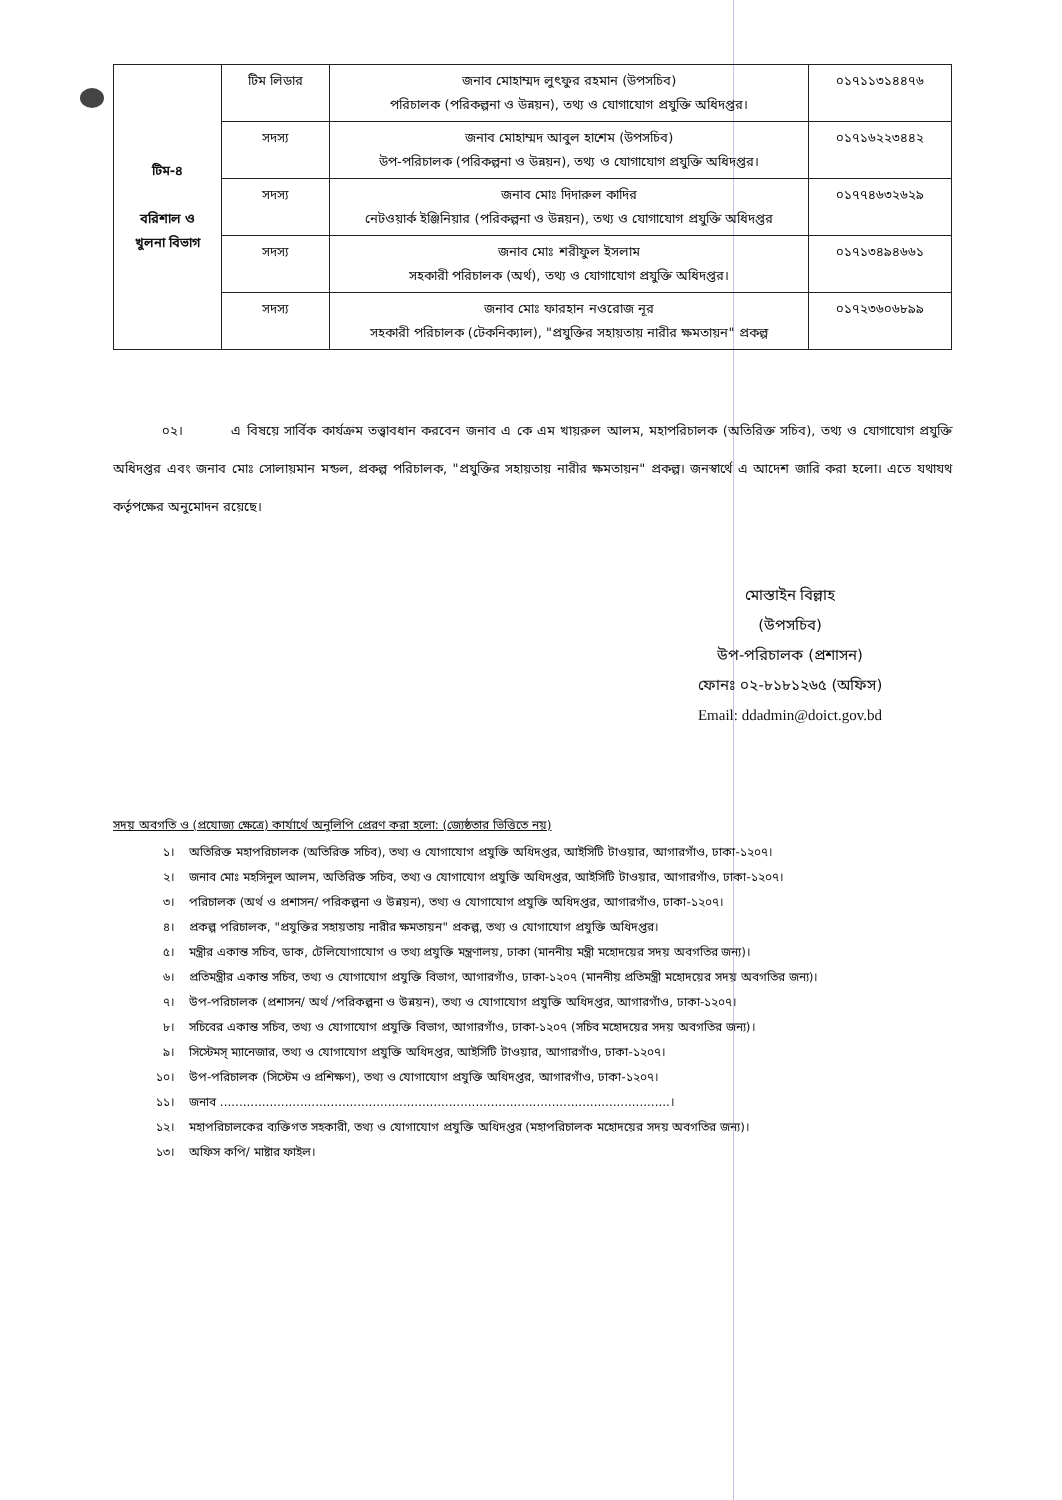| টিম-৪ বরিশাল ও খুলনা বিভাগ | টিম লিডার | জনাব মোহাম্মদ লুৎফুর রহমান (উপসচিব) পরিচালক (পরিকল্পনা ও উন্নয়ন), তথ্য ও যোগাযোগ প্রযুক্তি অধিদপ্তর। | ০১৭১১৩১৪৪৭৬ |
| | সদস্য | জনাব মোহাম্মদ আবুল হাশেম (উপসচিব) উপ-পরিচালক (পরিকল্পনা ও উন্নয়ন), তথ্য ও যোগাযোগ প্রযুক্তি অধিদপ্তর। | ০১৭১৬২২৩৪৪২ |
| | সদস্য | জনাব মোঃ দিদারুল কাদির নেটওয়ার্ক ইঞ্জিনিয়ার (পরিকল্পনা ও উন্নয়ন), তথ্য ও যোগাযোগ প্রযুক্তি অধিদপ্তর | ০১৭৭৪৬৩২৬২৯ |
| | সদস্য | জনাব মোঃ শরীফুল ইসলাম সহকারী পরিচালক (অর্থ), তথ্য ও যোগাযোগ প্রযুক্তি অধিদপ্তর। | ০১৭১৩৪৯৪৬৬১ |
| | সদস্য | জনাব মোঃ ফারহান নওরোজ নূর সহকারী পরিচালক (টেকনিক্যাল), "প্রযুক্তির সহায়তায় নারীর ক্ষমতায়ন" প্রকল্প | ০১৭২৩৬০৬৮৯৯ |
০২। এ বিষয়ে সার্বিক কার্যক্রম তত্ত্বাবধান করবেন জনাব এ কে এম খায়রুল আলম, মহাপরিচালক (অতিরিক্ত সচিব), তথ্য ও যোগাযোগ প্রযুক্তি অধিদপ্তর এবং জনাব মোঃ সোলায়মান মন্ডল, প্রকল্প পরিচালক, "প্রযুক্তির সহায়তায় নারীর ক্ষমতায়ন" প্রকল্প। জনস্বার্থে এ আদেশ জারি করা হলো। এতে যথাযথ কর্তৃপক্ষের অনুমোদন রয়েছে।
মোস্তাইন বিল্লাহ
(উপসচিব)
উপ-পরিচালক (প্রশাসন)
ফোনঃ ০২-৮১৮১২৬৫ (অফিস)
Email: ddadmin@doict.gov.bd
সদয় অবগতি ও (প্রযোজ্য ক্ষেত্রে) কার্যার্থে অনুলিপি প্রেরণ করা হলো: (জ্যেষ্ঠতার ভিত্তিতে নয়)
১। অতিরিক্ত মহাপরিচালক (অতিরিক্ত সচিব), তথ্য ও যোগাযোগ প্রযুক্তি অধিদপ্তর, আইসিটি টাওয়ার, আগারগাঁও, ঢাকা-১২০৭।
২। জনাব মোঃ মহসিনুল আলম, অতিরিক্ত সচিব, তথ্য ও যোগাযোগ প্রযুক্তি অধিদপ্তর, আইসিটি টাওয়ার, আগারগাঁও, ঢাকা-১২০৭।
৩। পরিচালক (অর্থ ও প্রশাসন/ পরিকল্পনা ও উন্নয়ন), তথ্য ও যোগাযোগ প্রযুক্তি অধিদপ্তর, আগারগাঁও, ঢাকা-১২০৭।
৪। প্রকল্প পরিচালক, "প্রযুক্তির সহায়তায় নারীর ক্ষমতায়ন" প্রকল্প, তথ্য ও যোগাযোগ প্রযুক্তি অধিদপ্তর।
৫। মন্ত্রীর একান্ত সচিব, ডাক, টেলিযোগাযোগ ও তথ্য প্রযুক্তি মন্ত্রণালয়, ঢাকা (মাননীয় মন্ত্রী মহোদয়ের সদয় অবগতির জন্য)।
৬। প্রতিমন্ত্রীর একান্ত সচিব, তথ্য ও যোগাযোগ প্রযুক্তি বিভাগ, আগারগাঁও, ঢাকা-১২০৭ (মাননীয় প্রতিমন্ত্রী মহোদয়ের সদয় অবগতির জন্য)।
৭। উপ-পরিচালক (প্রশাসন/ অর্থ /পরিকল্পনা ও উন্নয়ন), তথ্য ও যোগাযোগ প্রযুক্তি অধিদপ্তর, আগারগাঁও, ঢাকা-১২০৭।
৮। সচিবের একান্ত সচিব, তথ্য ও যোগাযোগ প্রযুক্তি বিভাগ, আগারগাঁও, ঢাকা-১২০৭ (সচিব মহোদয়ের সদয় অবগতির জন্য)।
৯। সিস্টেমস্ ম্যানেজার, তথ্য ও যোগাযোগ প্রযুক্তি অধিদপ্তর, আইসিটি টাওয়ার, আগারগাঁও, ঢাকা-১২০৭।
১০। উপ-পরিচালক (সিস্টেম ও প্রশিক্ষণ), তথ্য ও যোগাযোগ প্রযুক্তি অধিদপ্তর, আগারগাঁও, ঢাকা-১২০৭।
১১। জনাব ......................................................................................................................।
১২। মহাপরিচালকের ব্যক্তিগত সহকারী, তথ্য ও যোগাযোগ প্রযুক্তি অধিদপ্তর (মহাপরিচালক মহোদয়ের সদয় অবগতির জন্য)।
১৩। অফিস কপি/ মাষ্টার ফাইল।